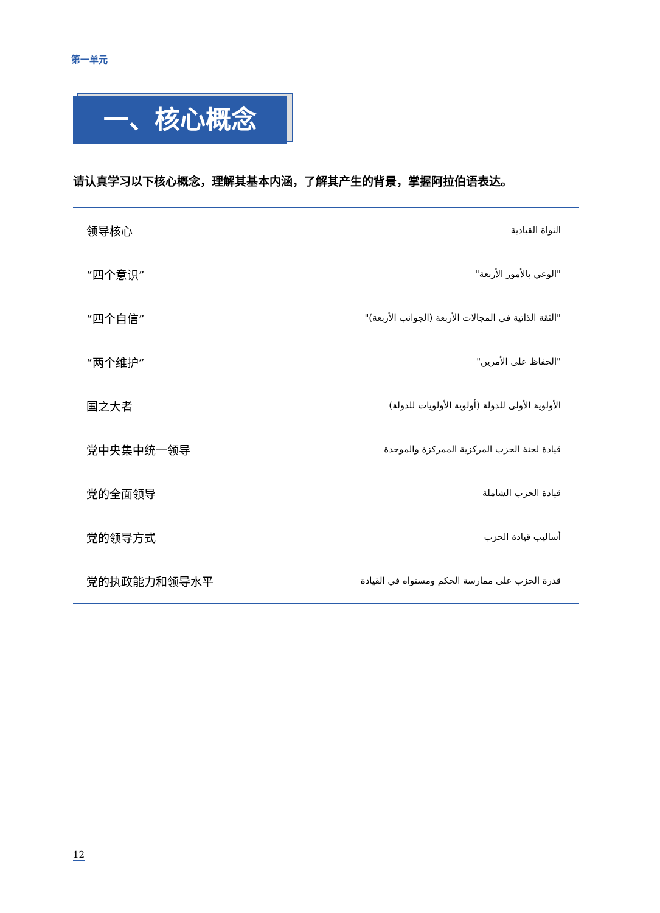第一单元
一、核心概念
请认真学习以下核心概念，理解其基本内涵，了解其产生的背景，掌握阿拉伯语表达。
| 领导核心 | النواة القيادية |
| “四个意识” | "الوعي بالأمور الأربعة" |
| “四个自信” | "الثقة الذاتية في المجالات الأربعة (الجوانب الأربعة)" |
| “两个维护” | "الحفاظ على الأمرين" |
| 国之大者 | الأولوية الأولى للدولة (أولوية الأولويات للدولة) |
| 党中央集中统一领导 | قيادة لجنة الحزب المركزية الممركزة والموحدة |
| 党的全面领导 | قيادة الحزب الشاملة |
| 党的领导方式 | أساليب قيادة الحزب |
| 党的执政能力和领导水平 | قدرة الحزب على ممارسة الحكم ومستواه في القيادة |
12